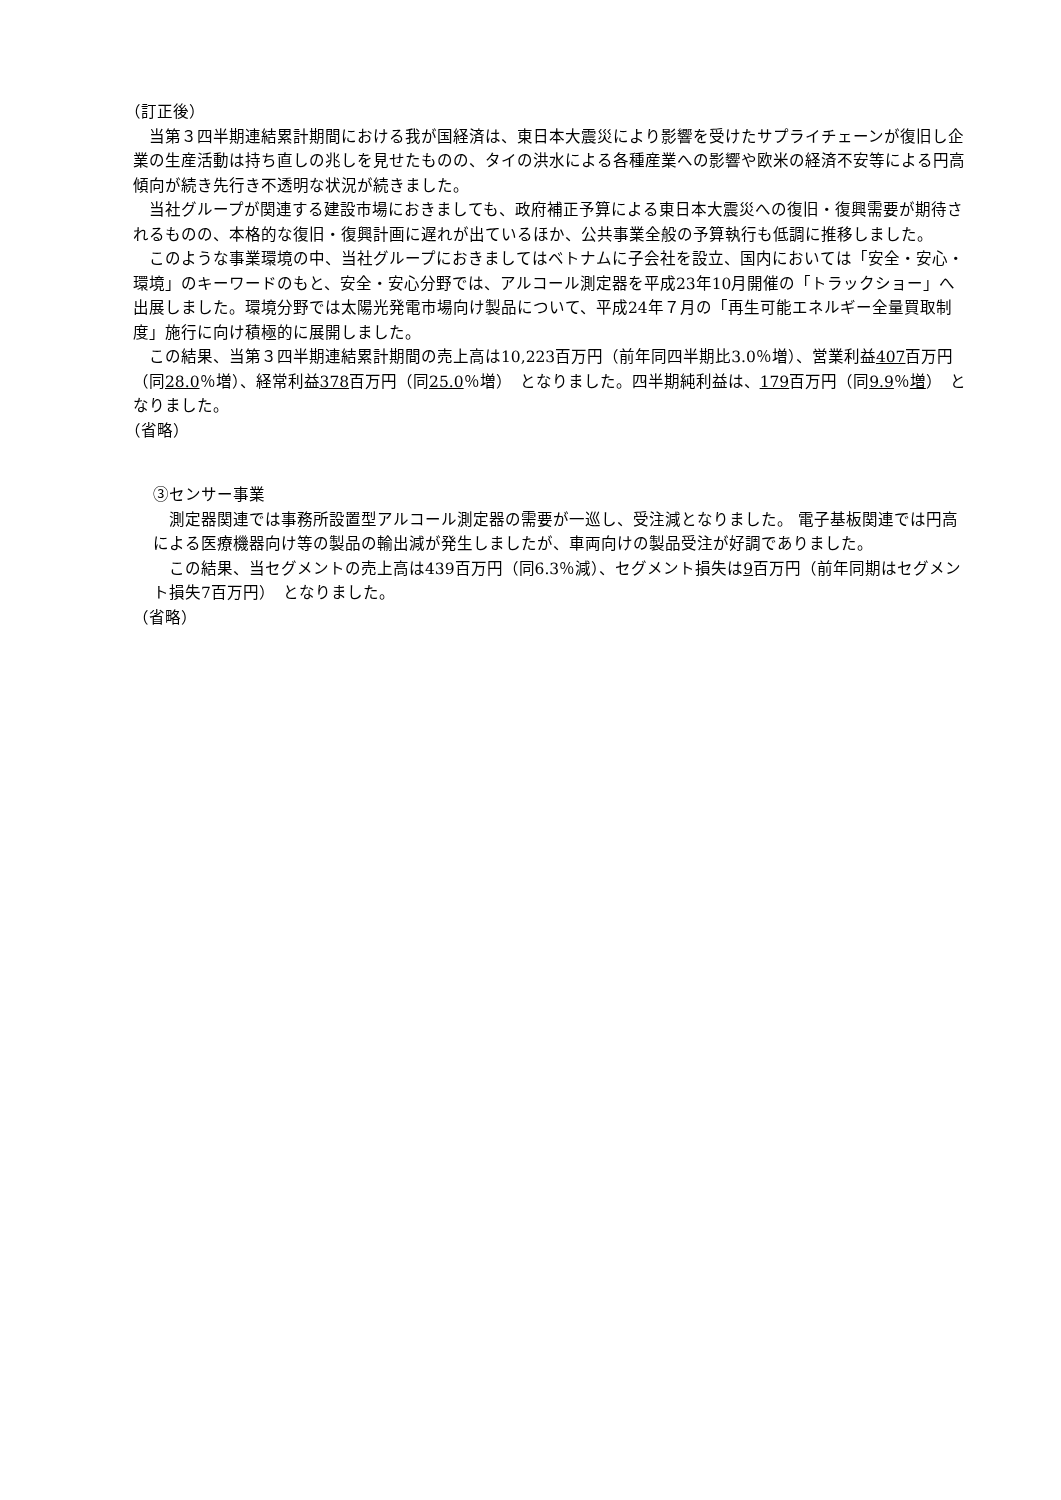（訂正後）
　当第３四半期連結累計期間における我が国経済は、東日本大震災により影響を受けたサプライチェーンが復旧し企業の生産活動は持ち直しの兆しを見せたものの、タイの洪水による各種産業への影響や欧米の経済不安等による円高傾向が続き先行き不透明な状況が続きました。
　当社グループが関連する建設市場におきましても、政府補正予算による東日本大震災への復旧・復興需要が期待されるものの、本格的な復旧・復興計画に遅れが出ているほか、公共事業全般の予算執行も低調に推移しました。
　このような事業環境の中、当社グループにおきましてはベトナムに子会社を設立、国内においては「安全・安心・環境」のキーワードのもと、安全・安心分野では、アルコール測定器を平成23年10月開催の「トラックショー」へ出展しました。環境分野では太陽光発電市場向け製品について、平成24年７月の「再生可能エネルギー全量買取制度」施行に向け積極的に展開しました。
　この結果、当第３四半期連結累計期間の売上高は10,223百万円（前年同四半期比3.0％増）、営業利益407百万円（同28.0％増）、経常利益378百万円（同25.0％増）　となりました。四半期純利益は、179百万円（同9.9％増）　となりました。
（省略）
③センサー事業
　測定器関連では事務所設置型アルコール測定器の需要が一巡し、受注減となりました。 電子基板関連では円高による医療機器向け等の製品の輸出減が発生しましたが、車両向けの製品受注が好調でありました。
　この結果、当セグメントの売上高は439百万円（同6.3％減）、セグメント損失は9百万円（前年同期はセグメント損失7百万円）　となりました。
（省略）